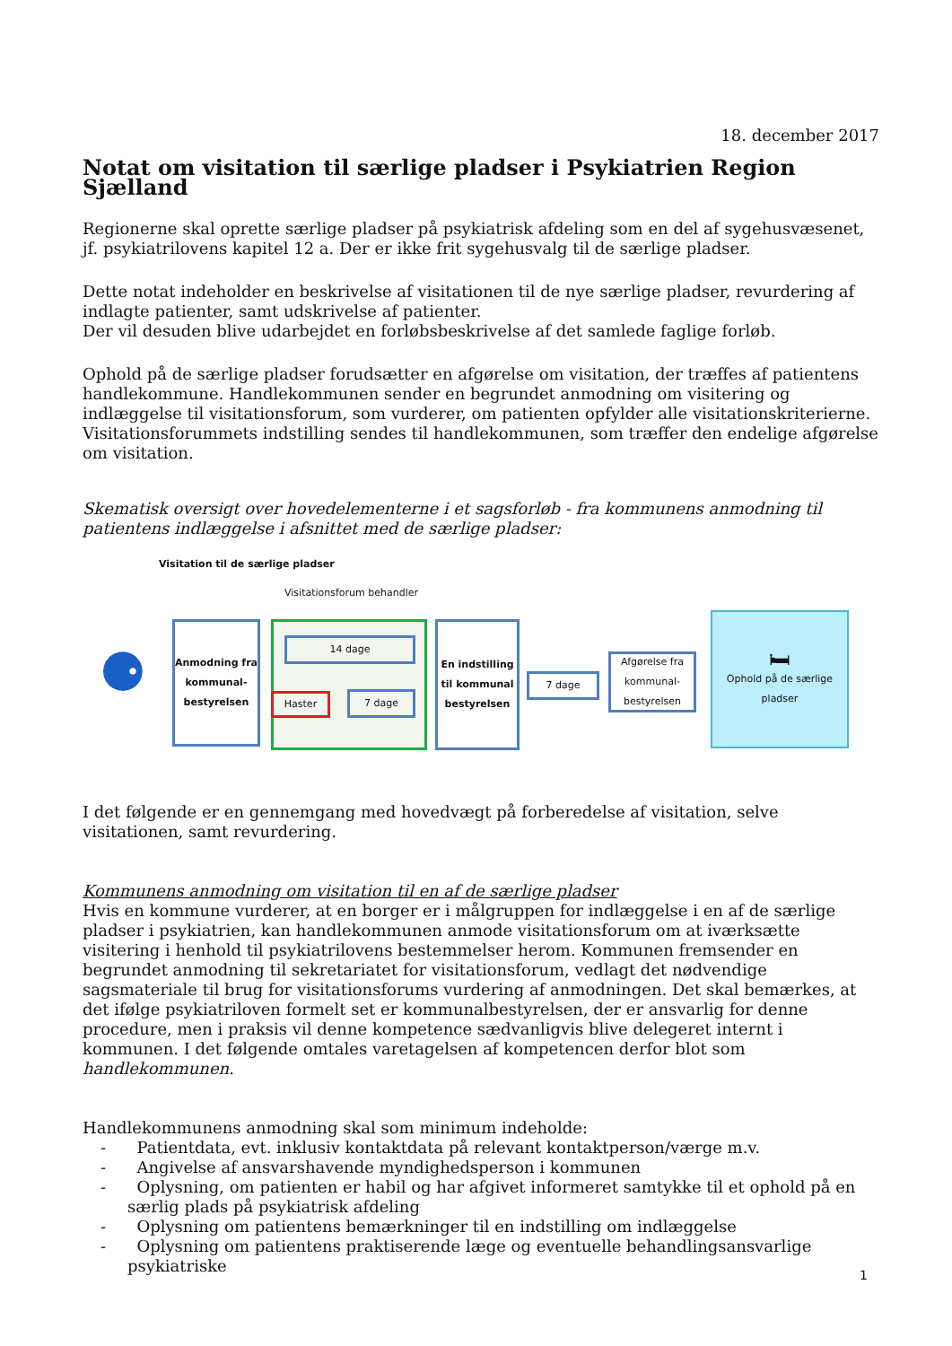18. december 2017
Notat om visitation til særlige pladser i Psykiatrien Region Sjælland
Regionerne skal oprette særlige pladser på psykiatrisk afdeling som en del af sygehusvæsenet, jf. psykiatrilovens kapitel 12 a. Der er ikke frit sygehusvalg til de særlige pladser.
Dette notat indeholder en beskrivelse af visitationen til de nye særlige pladser, revurdering af indlagte patienter, samt udskrivelse af patienter.
Der vil desuden blive udarbejdet en forløbsbeskrivelse af det samlede faglige forløb.
Ophold på de særlige pladser forudsætter en afgørelse om visitation, der træffes af patientens handlekommune. Handlekommunen sender en begrundet anmodning om visitering og indlæggelse til visitationsforum, som vurderer, om patienten opfylder alle visitationskriterierne. Visitationsforummets indstilling sendes til handlekommunen, som træffer den endelige afgørelse om visitation.
Skematisk oversigt over hovedelementerne i et sagsforløb - fra kommunens anmodning til patientens indlæggelse i afsnittet med de særlige pladser:
Visitation til de særlige pladser
Visitationsforum behandler
⚈
Anmodning fra kommunal-bestyrelsen
14 dage
Haster 7 dage
En indstilling til kommunal bestyrelsen
7 dage
Afgørelse fra kommunal-bestyrelsen
🛏
Ophold på de særlige pladser
I det følgende er en gennemgang med hovedvægt på forberedelse af visitation, selve visitationen, samt revurdering.
Kommunens anmodning om visitation til en af de særlige pladser
Hvis en kommune vurderer, at en borger er i målgruppen for indlæggelse i en af de særlige pladser i psykiatrien, kan handlekommunen anmode visitationsforum om at iværksætte visitering i henhold til psykiatrilovens bestemmelser herom. Kommunen fremsender en begrundet anmodning til sekretariatet for visitationsforum, vedlagt det nødvendige sagsmateriale til brug for visitationsforums vurdering af anmodningen. Det skal bemærkes, at det ifølge psykiatriloven formelt set er kommunalbestyrelsen, der er ansvarlig for denne procedure, men i praksis vil denne kompetence sædvanligvis blive delegeret internt i kommunen. I det følgende omtales varetagelsen af kompetencen derfor blot som handlekommunen.
Handlekommunens anmodning skal som minimum indeholde:
- Patientdata, evt. inklusiv kontaktdata på relevant kontaktperson/værge m.v.
- Angivelse af ansvarshavende myndighedsperson i kommunen
- Oplysning, om patienten er habil og har afgivet informeret samtykke til et ophold på en særlig plads på psykiatrisk afdeling
- Oplysning om patientens bemærkninger til en indstilling om indlæggelse
- Oplysning om patientens praktiserende læge og eventuelle behandlingsansvarlige psykiatriske
1